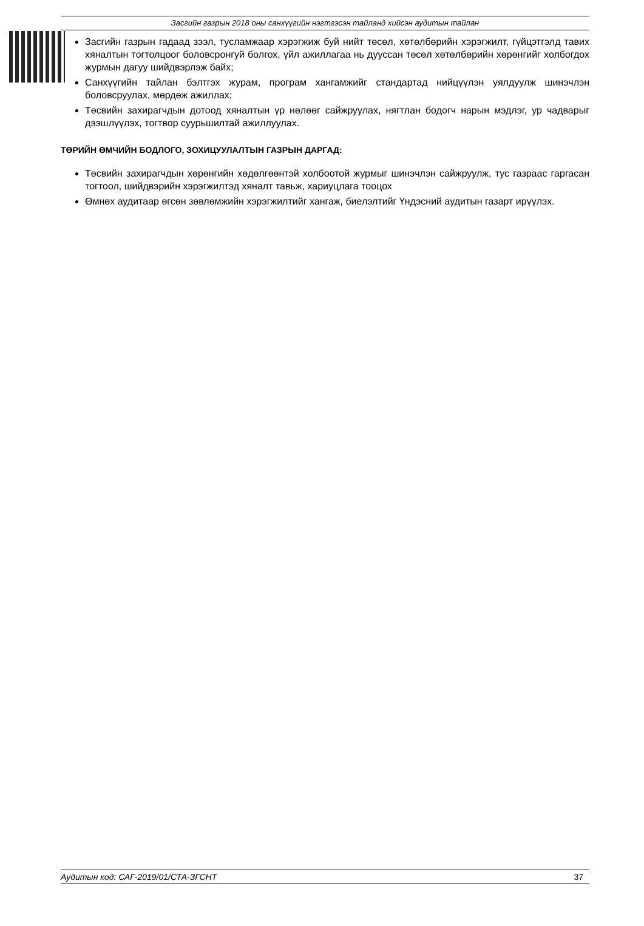Засгийн газрын 2018 оны санхүүгийн нэгтгэсэн тайланд хийсэн аудитын тайлан
Засгийн газрын гадаад зээл, тусламжаар хэрэгжиж буй нийт төсөл, хөтөлбөрийн хэрэгжилт, гүйцэтгэлд тавих хяналтын тогтолцоог боловсронгуй болгох, үйл ажиллагаа нь дууссан төсөл хөтөлбөрийн хөрөнгийг холбогдох журмын дагуу шийдвэрлэж байх;
Санхүүгийн тайлан бэлтгэх журам, програм хангамжийг стандартад нийцүүлэн уялдуулж шинэчлэн боловсруулах, мөрдөж ажиллах;
Төсвийн захирагчдын дотоод хяналтын үр нөлөөг сайжруулах, нягтлан бодогч нарын мэдлэг, ур чадварыг дээшлүүлэх, тогтвор суурьшилтай ажиллуулах.
ТӨРИЙН ӨМЧИЙН БОДЛОГО, ЗОХИЦУУЛАЛТЫН ГАЗРЫН ДАРГАД:
Төсвийн захирагчдын хөрөнгийн хөдөлгөөнтэй холбоотой журмыг шинэчлэн сайжруулж, тус газраас гаргасан тогтоол, шийдвэрийн хэрэгжилтэд хяналт тавьж, хариуцлага тооцох
Өмнөх аудитаар өгсөн зөвлөмжийн хэрэгжилтийг хангаж, биелэлтийг Үндэсний аудитын газарт ирүүлэх.
Аудитын код: САГ-2019/01/СТА-ЗГСНТ 37